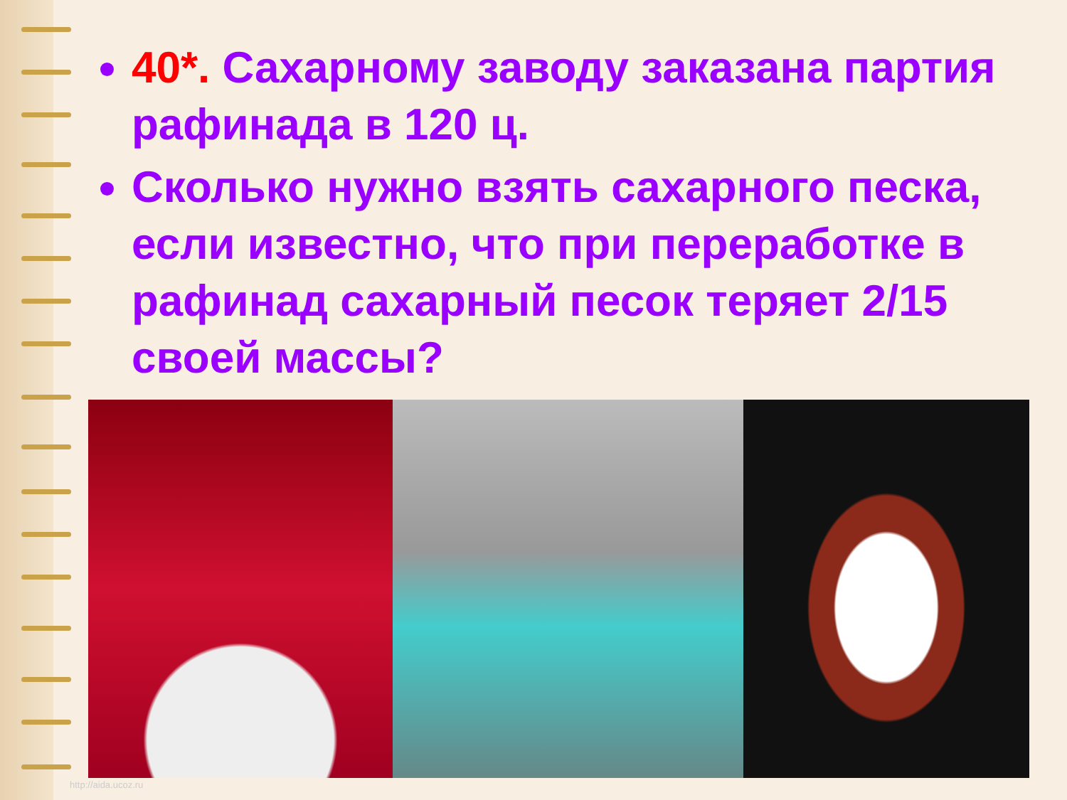40*. Сахарному заводу заказана партия рафинада в 120 ц.
Сколько нужно взять сахарного песка, если известно, что при переработке в рафинад сахарный песок теряет 2/15 своей массы?
http://aida.ucoz.ru